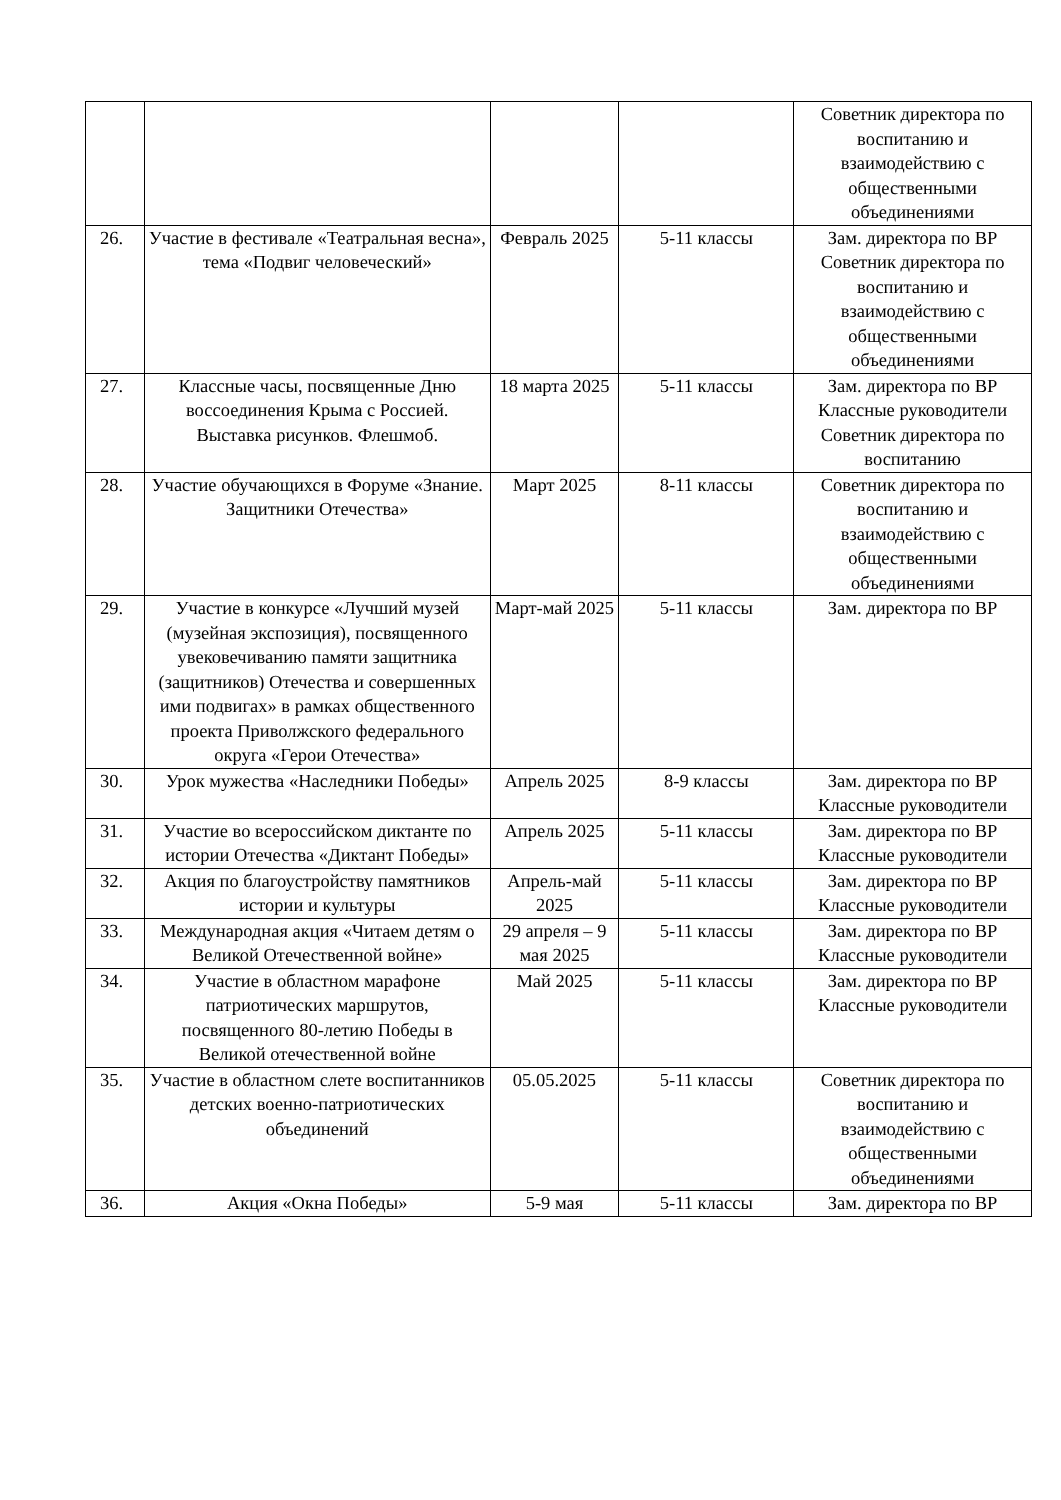| | | | | Советник директора по воспитанию и взаимодействию с общественными объединениями |
| 26. | Участие в фестивале «Театральная весна», тема «Подвиг человеческий» | Февраль 2025 | 5-11 классы | Зам. директора по ВР Советник директора по воспитанию и взаимодействию с общественными объединениями |
| 27. | Классные часы, посвященные Дню воссоединения Крыма с Россией. Выставка рисунков. Флешмоб. | 18 марта 2025 | 5-11 классы | Зам. директора по ВР Классные руководители Советник директора по воспитанию |
| 28. | Участие обучающихся в Форуме «Знание. Защитники Отечества» | Март 2025 | 8-11 классы | Советник директора по воспитанию и взаимодействию с общественными объединениями |
| 29. | Участие в конкурсе «Лучший музей (музейная экспозиция), посвященного увековечиванию памяти защитника (защитников) Отечества и совершенных ими подвигах» в рамках общественного проекта Приволжского федерального округа «Герои Отечества» | Март-май 2025 | 5-11 классы | Зам. директора по ВР |
| 30. | Урок мужества «Наследники Победы» | Апрель 2025 | 8-9 классы | Зам. директора по ВР Классные руководители |
| 31. | Участие во всероссийском диктанте по истории Отечества «Диктант Победы» | Апрель 2025 | 5-11 классы | Зам. директора по ВР Классные руководители |
| 32. | Акция по благоустройству памятников истории и культуры | Апрель-май 2025 | 5-11 классы | Зам. директора по ВР Классные руководители |
| 33. | Международная акция «Читаем детям о Великой Отечественной войне» | 29 апреля – 9 мая 2025 | 5-11 классы | Зам. директора по ВР Классные руководители |
| 34. | Участие в областном марафоне патриотических маршрутов, посвященного 80-летию Победы в Великой отечественной войне | Май 2025 | 5-11 классы | Зам. директора по ВР Классные руководители |
| 35. | Участие в областном слете воспитанников детских военно-патриотических объединений | 05.05.2025 | 5-11 классы | Советник директора по воспитанию и взаимодействию с общественными объединениями |
| 36. | Акция «Окна Победы» | 5-9 мая | 5-11 классы | Зам. директора по ВР |